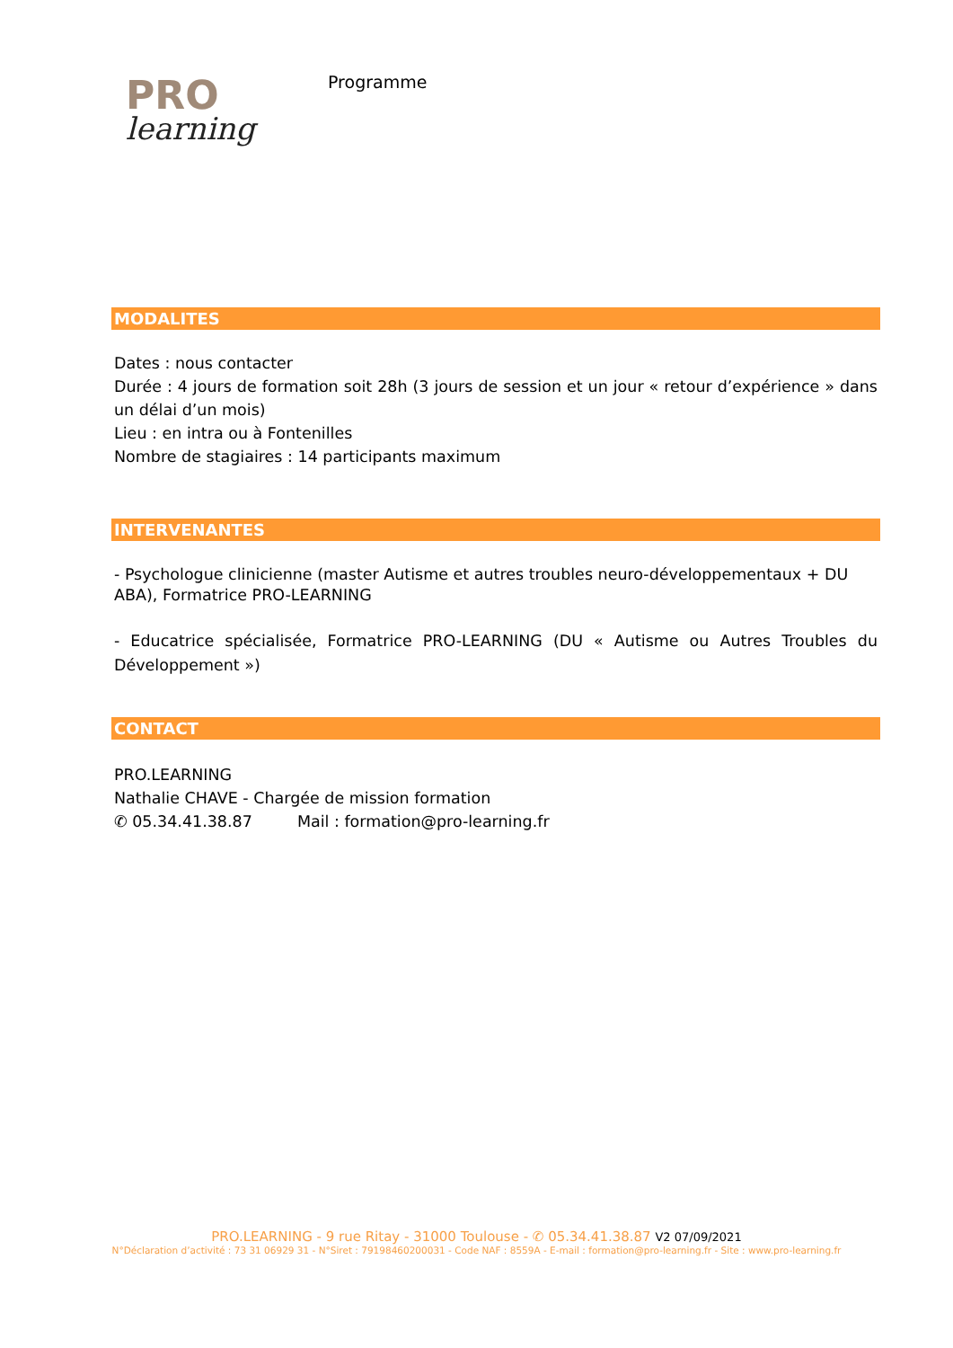PRO
learning
Programme
MODALITES
Dates : nous contacter
Durée : 4 jours de formation soit 28h (3 jours de session et un jour « retour d’expérience » dans un délai d’un mois)
Lieu : en intra ou à Fontenilles
Nombre de stagiaires : 14 participants maximum
INTERVENANTES
- Psychologue clinicienne (master Autisme et autres troubles neuro-développementaux + DU ABA), Formatrice PRO-LEARNING
- Educatrice spécialisée, Formatrice PRO-LEARNING (DU « Autisme ou Autres Troubles du Développement »)
CONTACT
PRO.LEARNING
Nathalie CHAVE - Chargée de mission formation
✆ 05.34.41.38.87 Mail : formation@pro-learning.fr
PRO.LEARNING - 9 rue Ritay - 31000 Toulouse - ✆ 05.34.41.38.87 V2 07/09/2021
N°Déclaration d’activité : 73 31 06929 31 - N°Siret : 79198460200031 - Code NAF : 8559A - E-mail : formation@pro-learning.fr - Site : www.pro-learning.fr